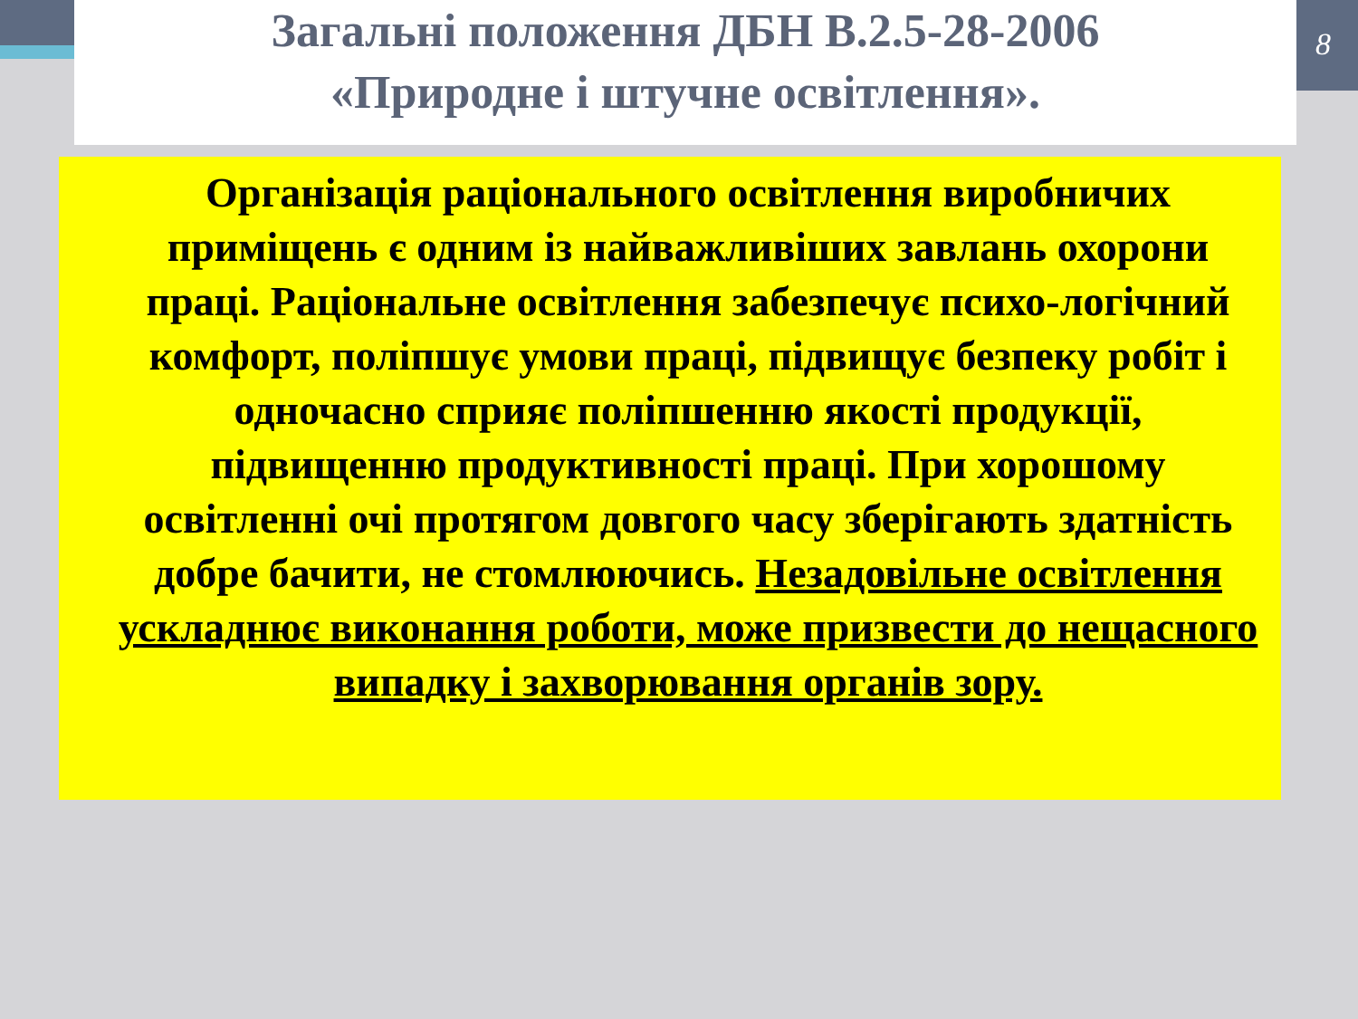8
Загальні положення ДБН В.2.5-28-2006
«Природне і штучне освітлення».
Організація раціонального освітлення виробничих приміщень є одним із найважливіших завлань охорони праці. Раціональне освітлення забезпечує психо-логічний комфорт, поліпшує умови праці, підвищує безпеку робіт і одночасно сприяє поліпшенню якості продукції, підвищенню продуктивності праці. При хорошому освітленні очі протягом довгого часу зберігають здатність добре бачити, не стомлюючись. Незадовільне освітлення ускладнює виконання роботи, може призвести до нещасного випадку і захворювання органів зору.